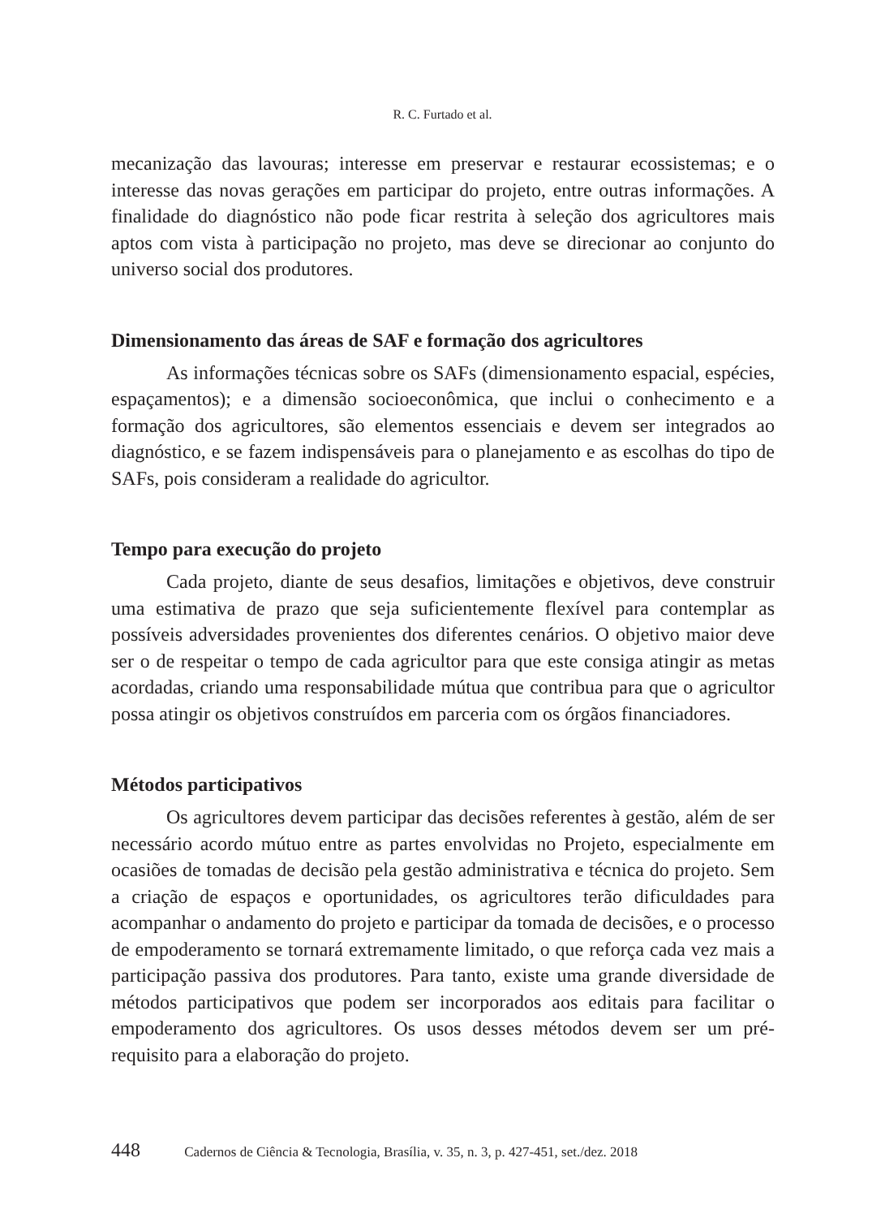R. C. Furtado et al.
mecanização das lavouras; interesse em preservar e restaurar ecossistemas; e o interesse das novas gerações em participar do projeto, entre outras informações. A finalidade do diagnóstico não pode ficar restrita à seleção dos agricultores mais aptos com vista à participação no projeto, mas deve se direcionar ao conjunto do universo social dos produtores.
Dimensionamento das áreas de SAF e formação dos agricultores
As informações técnicas sobre os SAFs (dimensionamento espacial, espécies, espaçamentos); e a dimensão socioeconômica, que inclui o conhecimento e a formação dos agricultores, são elementos essenciais e devem ser integrados ao diagnóstico, e se fazem indispensáveis para o planejamento e as escolhas do tipo de SAFs, pois consideram a realidade do agricultor.
Tempo para execução do projeto
Cada projeto, diante de seus desafios, limitações e objetivos, deve construir uma estimativa de prazo que seja suficientemente flexível para contemplar as possíveis adversidades provenientes dos diferentes cenários. O objetivo maior deve ser o de respeitar o tempo de cada agricultor para que este consiga atingir as metas acordadas, criando uma responsabilidade mútua que contribua para que o agricultor possa atingir os objetivos construídos em parceria com os órgãos financiadores.
Métodos participativos
Os agricultores devem participar das decisões referentes à gestão, além de ser necessário acordo mútuo entre as partes envolvidas no Projeto, especialmente em ocasiões de tomadas de decisão pela gestão administrativa e técnica do projeto. Sem a criação de espaços e oportunidades, os agricultores terão dificuldades para acompanhar o andamento do projeto e participar da tomada de decisões, e o processo de empoderamento se tornará extremamente limitado, o que reforça cada vez mais a participação passiva dos produtores. Para tanto, existe uma grande diversidade de métodos participativos que podem ser incorporados aos editais para facilitar o empoderamento dos agricultores. Os usos desses métodos devem ser um pré-requisito para a elaboração do projeto.
448 Cadernos de Ciência & Tecnologia, Brasília, v. 35, n. 3, p. 427-451, set./dez. 2018